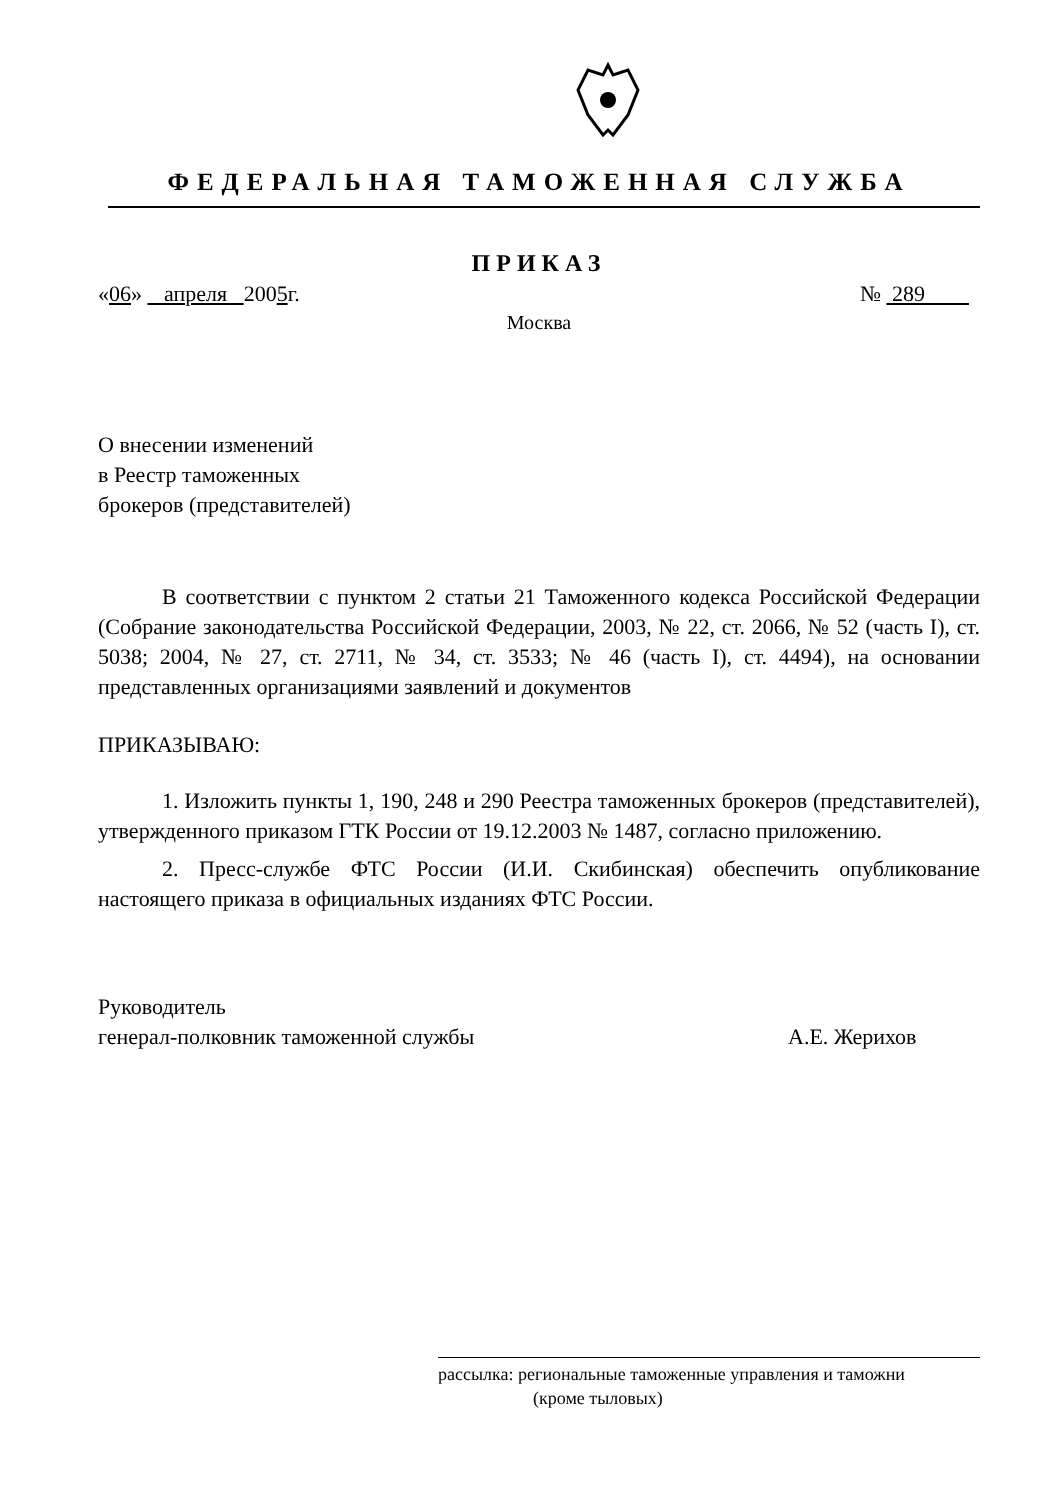ФЕДЕРАЛЬНАЯ ТАМОЖЕННАЯ СЛУЖБА
ПРИКАЗ
«06» апреля 2005г. № 289
Москва
О внесении изменений
в Реестр таможенных
брокеров (представителей)
В соответствии с пунктом 2 статьи 21 Таможенного кодекса Российской Федерации (Собрание законодательства Российской Федерации, 2003, № 22, ст. 2066, № 52 (часть I), ст. 5038; 2004, № 27, ст. 2711, № 34, ст. 3533; № 46 (часть I), ст. 4494), на основании представленных организациями заявлений и документов
ПРИКАЗЫВАЮ:
1. Изложить пункты 1, 190, 248 и 290 Реестра таможенных брокеров (представителей), утвержденного приказом ГТК России от 19.12.2003 № 1487, согласно приложению.
2. Пресс-службе ФТС России (И.И. Скибинская) обеспечить опубликование настоящего приказа в официальных изданиях ФТС России.
Руководитель
генерал-полковник таможенной службы
А.Е. Жерихов
рассылка: региональные таможенные управления и таможни
(кроме тыловых)